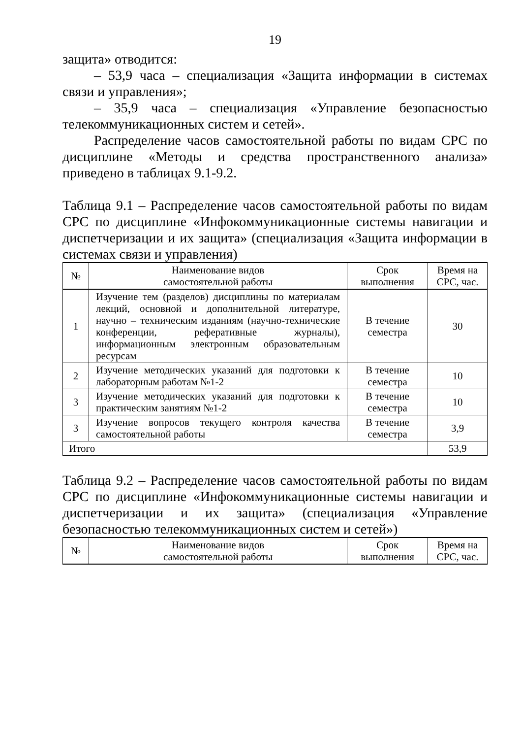19
защита» отводится:
– 53,9 часа – специализация «Защита информации в системах связи и управления»;
– 35,9 часа – специализация «Управление безопасностью телекоммуникационных систем и сетей».
Распределение часов самостоятельной работы по видам СРС по дисциплине «Методы и средства пространственного анализа» приведено в таблицах 9.1-9.2.
Таблица 9.1 – Распределение часов самостоятельной работы по видам СРС по дисциплине «Инфокоммуникационные системы навигации и диспетчеризации и их защита» (специализация «Защита информации в системах связи и управления)
| № | Наименование видов самостоятельной работы | Срок выполнения | Время на СРС, час. |
| --- | --- | --- | --- |
| 1 | Изучение тем (разделов) дисциплины по материалам лекций, основной и дополнительной литературе, научно – техническим изданиям (научно-технические конференции, реферативные журналы), информационным электронным образовательным ресурсам | В течение семестра | 30 |
| 2 | Изучение методических указаний для подготовки к лабораторным работам №1-2 | В течение семестра | 10 |
| 3 | Изучение методических указаний для подготовки к практическим занятиям №1-2 | В течение семестра | 10 |
| 3 | Изучение вопросов текущего контроля качества самостоятельной работы | В течение семестра | 3,9 |
| Итого | | | 53,9 |
Таблица 9.2 – Распределение часов самостоятельной работы по видам СРС по дисциплине «Инфокоммуникационные системы навигации и диспетчеризации и их защита» (специализация «Управление безопасностью телекоммуникационных систем и сетей»)
| № | Наименование видов самостоятельной работы | Срок выполнения | Время на СРС, час. |
| --- | --- | --- | --- |